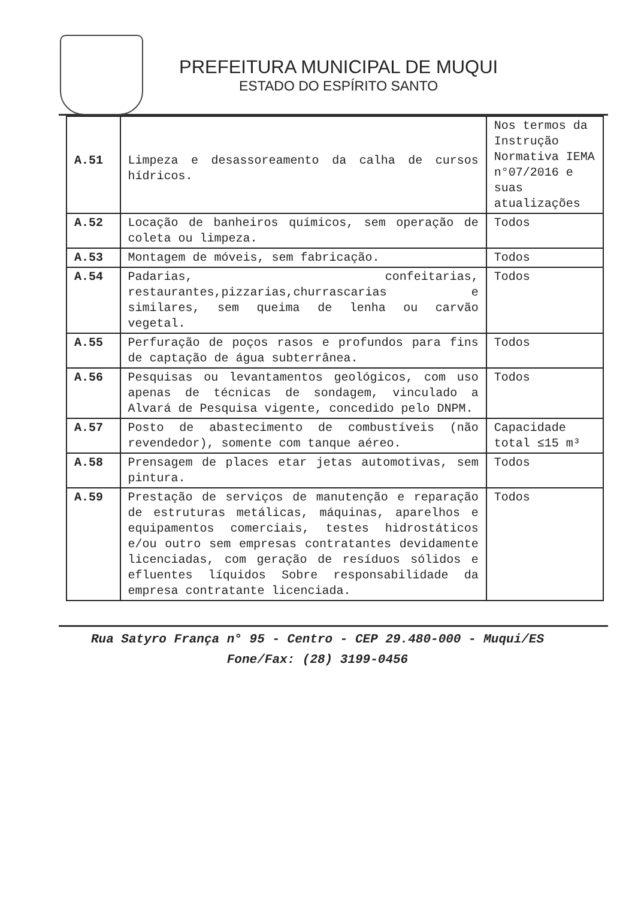PREFEITURA MUNICIPAL DE MUQUI
ESTADO DO ESPÍRITO SANTO
| A.51 | Limpeza e desassoreamento da calha de cursos hídricos. | Nos termos da Instrução Normativa IEMA n°07/2016 e suas atualizações |
| A.52 | Locação de banheiros químicos, sem operação de coleta ou limpeza. | Todos |
| A.53 | Montagem de móveis, sem fabricação. | Todos |
| A.54 | Padarias, confeitarias, restaurantes,pizzarias,churrascarias e similares, sem queima de lenha ou carvão vegetal. | Todos |
| A.55 | Perfuração de poços rasos e profundos para fins de captação de água subterrânea. | Todos |
| A.56 | Pesquisas ou levantamentos geológicos, com uso apenas de técnicas de sondagem, vinculado a Alvará de Pesquisa vigente, concedido pelo DNPM. | Todos |
| A.57 | Posto de abastecimento de combustíveis (não revendedor), somente com tanque aéreo. | Capacidade total ≤15 m³ |
| A.58 | Prensagem de places etar jetas automotivas, sem pintura. | Todos |
| A.59 | Prestação de serviços de manutenção e reparação de estruturas metálicas, máquinas, aparelhos e equipamentos comerciais, testes hidrostáticos e/ou outro sem empresas contratantes devidamente licenciadas, com geração de resíduos sólidos e efluentes líquidos Sobre responsabilidade da empresa contratante licenciada. | Todos |
Rua Satyro França n° 95 - Centro - CEP 29.480-000 - Muqui/ES
Fone/Fax: (28) 3199-0456